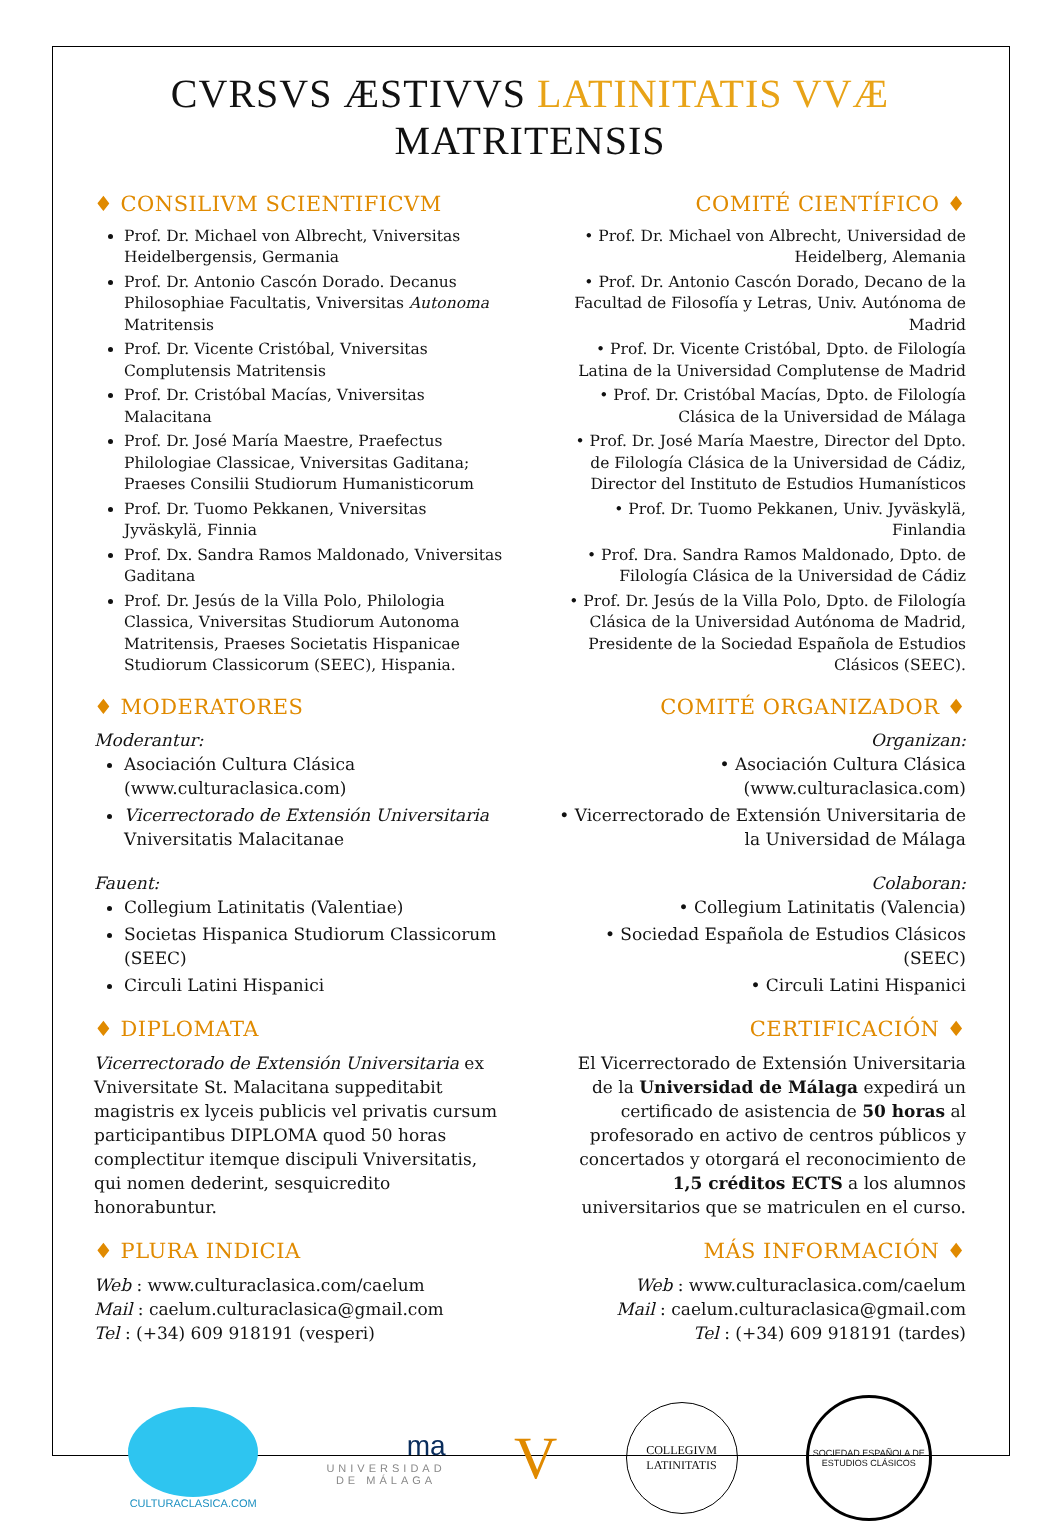CVRSVS ÆSTIVVS LATINITATIS VVÆ MATRITENSIS
♦ CONSILIVM SCIENTIFICVM
Prof. Dr. Michael von Albrecht, Vniversitas Heidelbergensis, Germania
Prof. Dr. Antonio Cascón Dorado. Decanus Philosophiae Facultatis, Vniversitas Autonoma Matritensis
Prof. Dr. Vicente Cristóbal, Vniversitas Complutensis Matritensis
Prof. Dr. Cristóbal Macías, Vniversitas Malacitana
Prof. Dr. José María Maestre, Praefectus Philologiae Classicae, Vniversitas Gaditana; Praeses Consilii Studiorum Humanisticorum
Prof. Dr. Tuomo Pekkanen, Vniversitas Jyväskylä, Finnia
Prof. Dx. Sandra Ramos Maldonado, Vniversitas Gaditana
Prof. Dr. Jesús de la Villa Polo, Philologia Classica, Vniversitas Studiorum Autonoma Matritensis, Praeses Societatis Hispanicae Studiorum Classicorum (SEEC), Hispania.
♦ MODERATORES
Moderantur:
Asociación Cultura Clásica (www.culturaclasica.com)
Vicerrectorado de Extensión Universitaria Vniversitatis Malacitanae
Fauent:
Collegium Latinitatis (Valentiae)
Societas Hispanica Studiorum Classicorum (SEEC)
Circuli Latini Hispanici
♦ DIPLOMATA
Vicerrectorado de Extensión Universitaria ex Vniversitate St. Malacitana suppeditabit magistris ex lyceis publicis vel privatis cursum participantibus DIPLOMA quod 50 horas complectitur itemque discipuli Vniversitatis, qui nomen dederint, sesquicredito honorabuntur.
♦ PLURA INDICIA
Web : www.culturaclasica.com/caelum
Mail : caelum.culturaclasica@gmail.com
Tel : (+34) 609 918191 (vesperi)
COMITÉ CIENTÍFICO ♦
• Prof. Dr. Michael von Albrecht, Universidad de Heidelberg, Alemania
• Prof. Dr. Antonio Cascón Dorado, Decano de la Facultad de Filosofía y Letras, Univ. Autónoma de Madrid
• Prof. Dr. Vicente Cristóbal, Dpto. de Filología Latina de la Universidad Complutense de Madrid
• Prof. Dr. Cristóbal Macías, Dpto. de Filología Clásica de la Universidad de Málaga
• Prof. Dr. José María Maestre, Director del Dpto. de Filología Clásica de la Universidad de Cádiz, Director del Instituto de Estudios Humanísticos
• Prof. Dr. Tuomo Pekkanen, Univ. Jyväskylä, Finlandia
• Prof. Dra. Sandra Ramos Maldonado, Dpto. de Filología Clásica de la Universidad de Cádiz
• Prof. Dr. Jesús de la Villa Polo, Dpto. de Filología Clásica de la Universidad Autónoma de Madrid, Presidente de la Sociedad Española de Estudios Clásicos (SEEC).
COMITÉ ORGANIZADOR ♦
Organizan:
• Asociación Cultura Clásica (www.culturaclasica.com)
• Vicerrectorado de Extensión Universitaria de la Universidad de Málaga
Colaboran:
• Collegium Latinitatis (Valencia)
• Sociedad Española de Estudios Clásicos (SEEC)
• Circuli Latini Hispanici
CERTIFICACIÓN ♦
El Vicerrectorado de Extensión Universitaria de la Universidad de Málaga expedirá un certificado de asistencia de 50 horas al profesorado en activo de centros públicos y concertados y otorgará el reconocimiento de 1,5 créditos ECTS a los alumnos universitarios que se matriculen en el curso.
MÁS INFORMACIÓN ♦
Web : www.culturaclasica.com/caelum
Mail : caelum.culturaclasica@gmail.com
Tel : (+34) 609 918191 (tardes)
CULTURACLASICA.COM
ma
UNIVERSIDAD
DE MÁLAGA
V
COLLEGIVM LATINITATIS
SOCIEDAD ESPAÑOLA DE ESTUDIOS CLÁSICOS